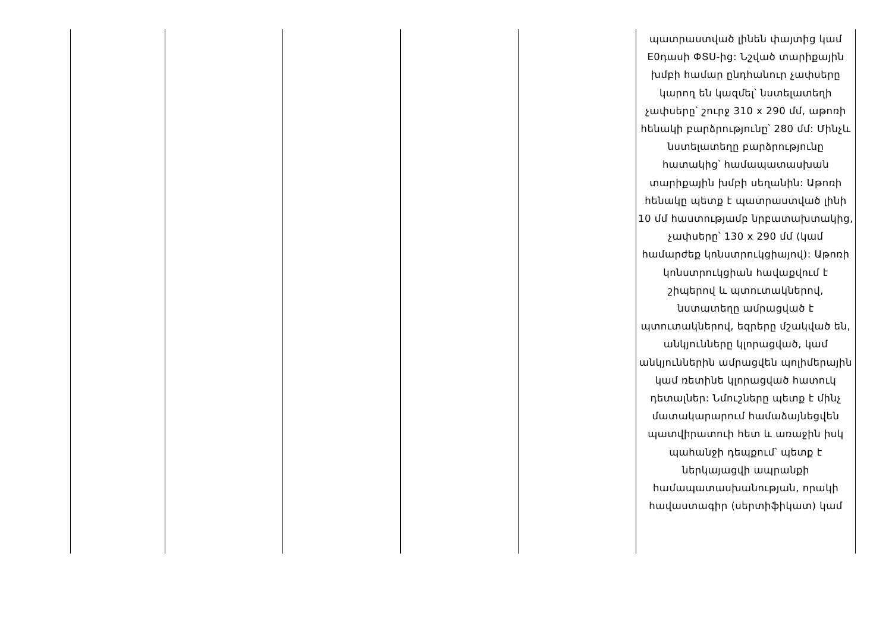| | | | | | պատրաստված լինեն փայտից կամ E0դասի ՓՏU-ից: Նշված տարիքային խմբի համար ընդհանուր չափսերը կարող են կազմել՝ նստելատեղի չափսերը՝ շուրջ 310 x 290 մմ, աթոռի հենակի բարձրությունը՝ 280 մմ: Մինչև նստելատեղը բարձրությունը հատակից՝ համապատասխան տարիքային խմբի սեղանին: Աթոռի հենակը պետք է պատրաստված լինի 10 մմ հաստությամբ նրբատախտակից, չափսերը՝ 130 x 290 մմ (կամ համարժեք կոնստրուկցիայով): Աթոռի կոնստրուկցիան հավաքվում է շիպերով և պտուտակներով, նստատեղը ամրացված է պտուտակներով, եզրերը մշակված են, անկյունները կլորացված, կամ անկյուններին ամրացվեն պոլիմերային կամ ռետինե կլորացված հատուկ դետալներ: Նմուշները պետք է մինչ մատակարարում համաձայնեցվեն պատվիրատուի հետ և առաջին իսկ պահանջի դեպքում՝ պետք է ներկայացվի ապրանքի համապատասխանության, որակի հավաստագիր (սերտիֆիկատ) կամ |